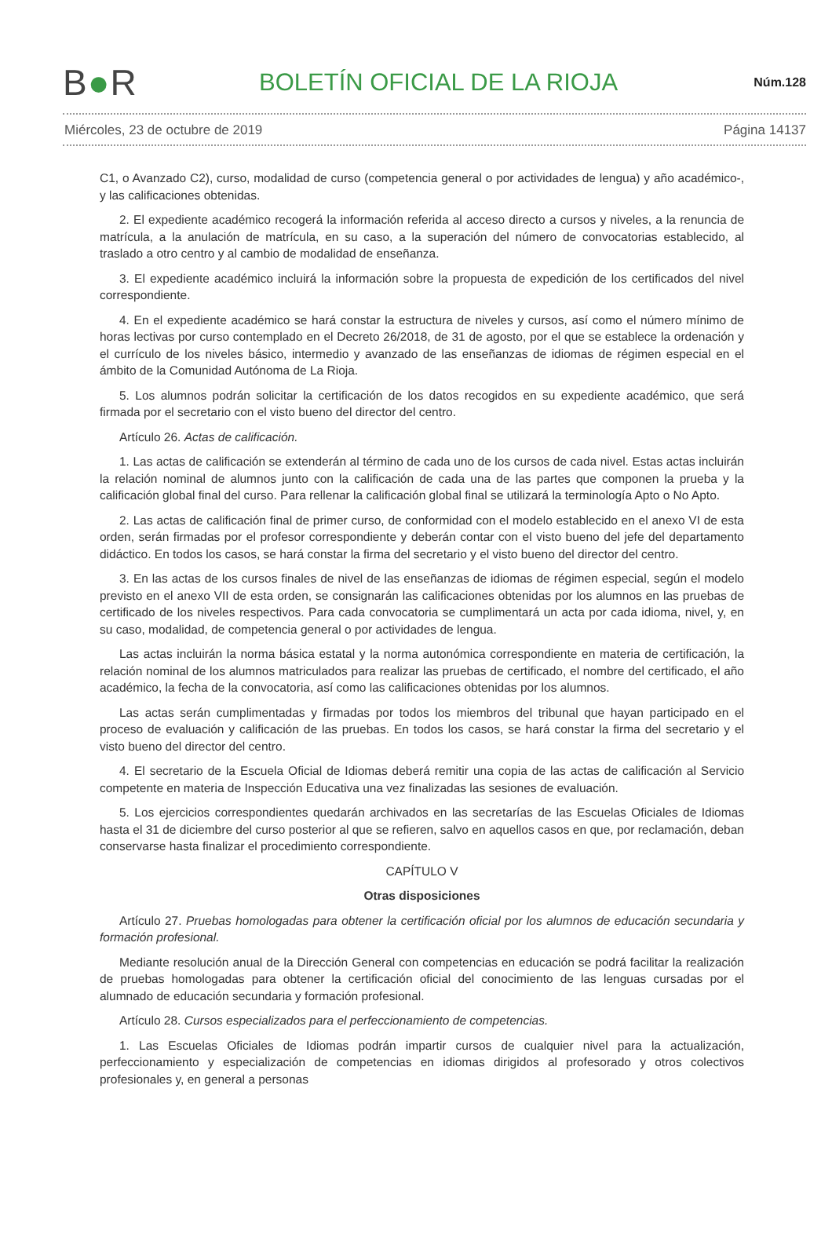B●R
BOLETÍN OFICIAL DE LA RIOJA
Núm.128
Miércoles, 23 de octubre de 2019 Página 14137
C1, o Avanzado C2), curso, modalidad de curso (competencia general o por actividades de lengua) y año académico-, y las calificaciones obtenidas.
2. El expediente académico recogerá la información referida al acceso directo a cursos y niveles, a la renuncia de matrícula, a la anulación de matrícula, en su caso, a la superación del número de convocatorias establecido, al traslado a otro centro y al cambio de modalidad de enseñanza.
3. El expediente académico incluirá la información sobre la propuesta de expedición de los certificados del nivel correspondiente.
4. En el expediente académico se hará constar la estructura de niveles y cursos, así como el número mínimo de horas lectivas por curso contemplado en el Decreto 26/2018, de 31 de agosto, por el que se establece la ordenación y el currículo de los niveles básico, intermedio y avanzado de las enseñanzas de idiomas de régimen especial en el ámbito de la Comunidad Autónoma de La Rioja.
5. Los alumnos podrán solicitar la certificación de los datos recogidos en su expediente académico, que será firmada por el secretario con el visto bueno del director del centro.
Artículo 26. Actas de calificación.
1. Las actas de calificación se extenderán al término de cada uno de los cursos de cada nivel. Estas actas incluirán la relación nominal de alumnos junto con la calificación de cada una de las partes que componen la prueba y la calificación global final del curso. Para rellenar la calificación global final se utilizará la terminología Apto o No Apto.
2. Las actas de calificación final de primer curso, de conformidad con el modelo establecido en el anexo VI de esta orden, serán firmadas por el profesor correspondiente y deberán contar con el visto bueno del jefe del departamento didáctico. En todos los casos, se hará constar la firma del secretario y el visto bueno del director del centro.
3. En las actas de los cursos finales de nivel de las enseñanzas de idiomas de régimen especial, según el modelo previsto en el anexo VII de esta orden, se consignarán las calificaciones obtenidas por los alumnos en las pruebas de certificado de los niveles respectivos. Para cada convocatoria se cumplimentará un acta por cada idioma, nivel, y, en su caso, modalidad, de competencia general o por actividades de lengua.
Las actas incluirán la norma básica estatal y la norma autonómica correspondiente en materia de certificación, la relación nominal de los alumnos matriculados para realizar las pruebas de certificado, el nombre del certificado, el año académico, la fecha de la convocatoria, así como las calificaciones obtenidas por los alumnos.
Las actas serán cumplimentadas y firmadas por todos los miembros del tribunal que hayan participado en el proceso de evaluación y calificación de las pruebas. En todos los casos, se hará constar la firma del secretario y el visto bueno del director del centro.
4. El secretario de la Escuela Oficial de Idiomas deberá remitir una copia de las actas de calificación al Servicio competente en materia de Inspección Educativa una vez finalizadas las sesiones de evaluación.
5. Los ejercicios correspondientes quedarán archivados en las secretarías de las Escuelas Oficiales de Idiomas hasta el 31 de diciembre del curso posterior al que se refieren, salvo en aquellos casos en que, por reclamación, deban conservarse hasta finalizar el procedimiento correspondiente.
CAPÍTULO V
Otras disposiciones
Artículo 27. Pruebas homologadas para obtener la certificación oficial por los alumnos de educación secundaria y formación profesional.
Mediante resolución anual de la Dirección General con competencias en educación se podrá facilitar la realización de pruebas homologadas para obtener la certificación oficial del conocimiento de las lenguas cursadas por el alumnado de educación secundaria y formación profesional.
Artículo 28. Cursos especializados para el perfeccionamiento de competencias.
1. Las Escuelas Oficiales de Idiomas podrán impartir cursos de cualquier nivel para la actualización, perfeccionamiento y especialización de competencias en idiomas dirigidos al profesorado y otros colectivos profesionales y, en general a personas